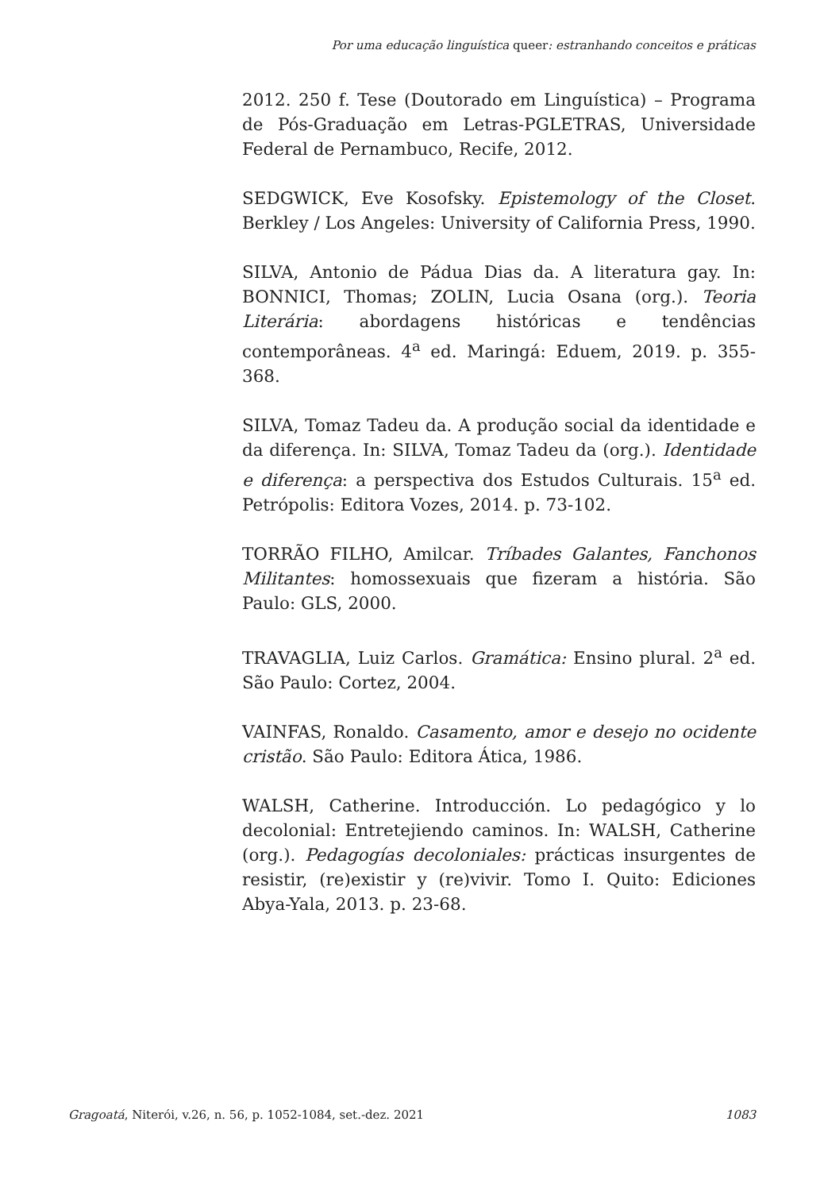Por uma educação linguística queer: estranhando conceitos e práticas
2012. 250 f. Tese (Doutorado em Linguística) – Programa de Pós-Graduação em Letras-PGLETRAS, Universidade Federal de Pernambuco, Recife, 2012.
SEDGWICK, Eve Kosofsky. Epistemology of the Closet. Berkley / Los Angeles: University of California Press, 1990.
SILVA, Antonio de Pádua Dias da. A literatura gay. In: BONNICI, Thomas; ZOLIN, Lucia Osana (org.). Teoria Literária: abordagens históricas e tendências contemporâneas. 4<sup>a</sup> ed. Maringá: Eduem, 2019. p. 355-368.
SILVA, Tomaz Tadeu da. A produção social da identidade e da diferença. In: SILVA, Tomaz Tadeu da (org.). Identidade e diferença: a perspectiva dos Estudos Culturais. 15<sup>a</sup> ed. Petrópolis: Editora Vozes, 2014. p. 73-102.
TORRÃO FILHO, Amilcar. Tríbades Galantes, Fanchonos Militantes: homossexuais que fizeram a história. São Paulo: GLS, 2000.
TRAVAGLIA, Luiz Carlos. Gramática: Ensino plural. 2<sup>a</sup> ed. São Paulo: Cortez, 2004.
VAINFAS, Ronaldo. Casamento, amor e desejo no ocidente cristão. São Paulo: Editora Ática, 1986.
WALSH, Catherine. Introducción. Lo pedagógico y lo decolonial: Entretejiendo caminos. In: WALSH, Catherine (org.). Pedagogías decoloniales: prácticas insurgentes de resistir, (re)existir y (re)vivir. Tomo I. Quito: Ediciones Abya-Yala, 2013. p. 23-68.
Gragoatá, Niterói, v.26, n. 56, p. 1052-1084, set.-dez. 2021 1083